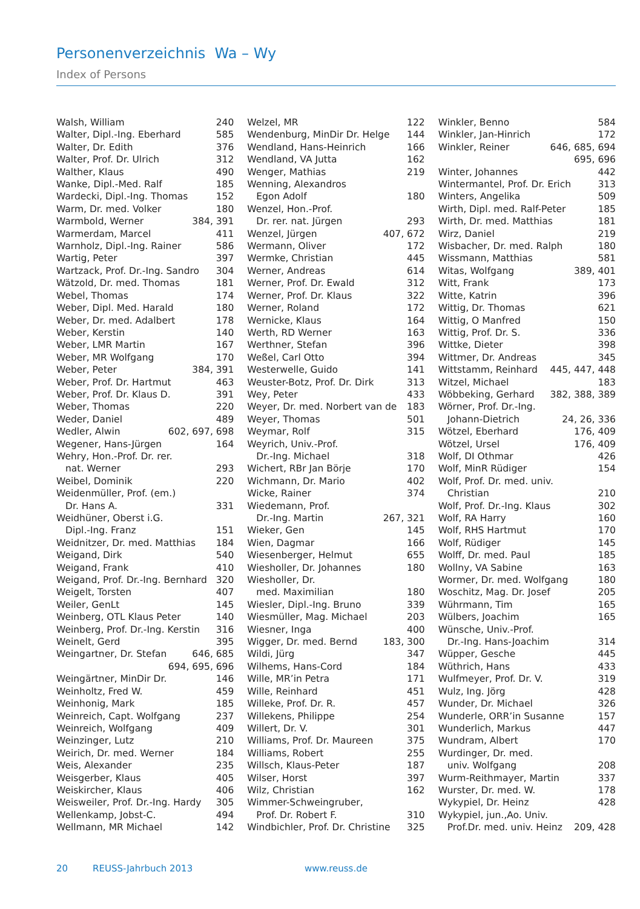Personenverzeichnis Wa – Wy
Index of Persons
Walsh, William 240
Walter, Dipl.-Ing. Eberhard 585
Walter, Dr. Edith 376
Walter, Prof. Dr. Ulrich 312
Walther, Klaus 490
Wanke, Dipl.-Med. Ralf 185
Wardecki, Dipl.-Ing. Thomas 152
Warm, Dr. med. Volker 180
Warmbold, Werner 384, 391
Warmerdam, Marcel 411
Warnholz, Dipl.-Ing. Rainer 586
Wartig, Peter 397
Wartzack, Prof. Dr.-Ing. Sandro 304
Wätzold, Dr. med. Thomas 181
Webel, Thomas 174
Weber, Dipl. Med. Harald 180
Weber, Dr. med. Adalbert 178
Weber, Kerstin 140
Weber, LMR Martin 167
Weber, MR Wolfgang 170
Weber, Peter 384, 391
Weber, Prof. Dr. Hartmut 463
Weber, Prof. Dr. Klaus D. 391
Weber, Thomas 220
Weder, Daniel 489
Wedler, Alwin 602, 697, 698
Wegener, Hans-Jürgen 164
Wehry, Hon.-Prof. Dr. rer.
nat. Werner 293
Weibel, Dominik 220
Weidenmüller, Prof. (em.)
Dr. Hans A. 331
Weidhüner, Oberst i.G.
Dipl.-Ing. Franz 151
Weidnitzer, Dr. med. Matthias 184
Weigand, Dirk 540
Weigand, Frank 410
Weigand, Prof. Dr.-Ing. Bernhard 320
Weigelt, Torsten 407
Weiler, GenLt 145
Weinberg, OTL Klaus Peter 140
Weinberg, Prof. Dr.-Ing. Kerstin 316
Weinelt, Gerd 395
Weingartner, Dr. Stefan 646, 685
694, 695, 696
Weingärtner, MinDir Dr. 146
Weinholtz, Fred W. 459
Weinhonig, Mark 185
Weinreich, Capt. Wolfgang 237
Weinreich, Wolfgang 409
Weinzinger, Lutz 210
Weirich, Dr. med. Werner 184
Weis, Alexander 235
Weisgerber, Klaus 405
Weiskircher, Klaus 406
Weisweiler, Prof. Dr.-Ing. Hardy 305
Wellenkamp, Jobst-C. 494
Wellmann, MR Michael 142
Welzel, MR 122
Wendenburg, MinDir Dr. Helge 144
Wendland, Hans-Heinrich 166
Wendland, VA Jutta 162
Wenger, Mathias 219
Wenning, Alexandros
Egon Adolf 180
Wenzel, Hon.-Prof.
Dr. rer. nat. Jürgen 293
Wenzel, Jürgen 407, 672
Wermann, Oliver 172
Wermke, Christian 445
Werner, Andreas 614
Werner, Prof. Dr. Ewald 312
Werner, Prof. Dr. Klaus 322
Werner, Roland 172
Wernicke, Klaus 164
Werth, RD Werner 163
Werthner, Stefan 396
Weßel, Carl Otto 394
Westerwelle, Guido 141
Weuster-Botz, Prof. Dr. Dirk 313
Wey, Peter 433
Weyer, Dr. med. Norbert van de 183
Weyer, Thomas 501
Weymar, Rolf 315
Weyrich, Univ.-Prof.
Dr.-Ing. Michael 318
Wichert, RBr Jan Börje 170
Wichmann, Dr. Mario 402
Wicke, Rainer 374
Wiedemann, Prof.
Dr.-Ing. Martin 267, 321
Wieker, Gen 145
Wien, Dagmar 166
Wiesenberger, Helmut 655
Wiesholler, Dr. Johannes 180
Wiesholler, Dr.
med. Maximilian 180
Wiesler, Dipl.-Ing. Bruno 339
Wiesmüller, Mag. Michael 203
Wiesner, Inga 400
Wigger, Dr. med. Bernd 183, 300
Wildi, Jürg 347
Wilhems, Hans-Cord 184
Wille, MR’in Petra 171
Wille, Reinhard 451
Willeke, Prof. Dr. R. 457
Willekens, Philippe 254
Willert, Dr. V. 301
Williams, Prof. Dr. Maureen 375
Williams, Robert 255
Willsch, Klaus-Peter 187
Wilser, Horst 397
Wilz, Christian 162
Wimmer-Schweingruber,
Prof. Dr. Robert F. 310
Windbichler, Prof. Dr. Christine 325
Winkler, Benno 584
Winkler, Jan-Hinrich 172
Winkler, Reiner 646, 685, 694
695, 696
Winter, Johannes 442
Wintermantel, Prof. Dr. Erich 313
Winters, Angelika 509
Wirth, Dipl. med. Ralf-Peter 185
Wirth, Dr. med. Matthias 181
Wirz, Daniel 219
Wisbacher, Dr. med. Ralph 180
Wissmann, Matthias 581
Witas, Wolfgang 389, 401
Witt, Frank 173
Witte, Katrin 396
Wittig, Dr. Thomas 621
Wittig, O Manfred 150
Wittig, Prof. Dr. S. 336
Wittke, Dieter 398
Wittmer, Dr. Andreas 345
Wittstamm, Reinhard 445, 447, 448
Witzel, Michael 183
Wöbbeking, Gerhard 382, 388, 389
Wörner, Prof. Dr.-Ing.
Johann-Dietrich 24, 26, 336
Wötzel, Eberhard 176, 409
Wötzel, Ursel 176, 409
Wolf, DI Othmar 426
Wolf, MinR Rüdiger 154
Wolf, Prof. Dr. med. univ.
Christian 210
Wolf, Prof. Dr.-Ing. Klaus 302
Wolf, RA Harry 160
Wolf, RHS Hartmut 170
Wolf, Rüdiger 145
Wolff, Dr. med. Paul 185
Wollny, VA Sabine 163
Wormer, Dr. med. Wolfgang 180
Woschitz, Mag. Dr. Josef 205
Wührmann, Tim 165
Wülbers, Joachim 165
Wünsche, Univ.-Prof.
Dr.-Ing. Hans-Joachim 314
Wüpper, Gesche 445
Wüthrich, Hans 433
Wulfmeyer, Prof. Dr. V. 319
Wulz, Ing. Jörg 428
Wunder, Dr. Michael 326
Wunderle, ORR’in Susanne 157
Wunderlich, Markus 447
Wundram, Albert 170
Wurdinger, Dr. med.
univ. Wolfgang 208
Wurm-Reithmayer, Martin 337
Wurster, Dr. med. W. 178
Wykypiel, Dr. Heinz 428
Wykypiel, jun.,Ao. Univ.
Prof.Dr. med. univ. Heinz 209, 428
20 REUSS-Jahrbuch 2013 www.reuss.de